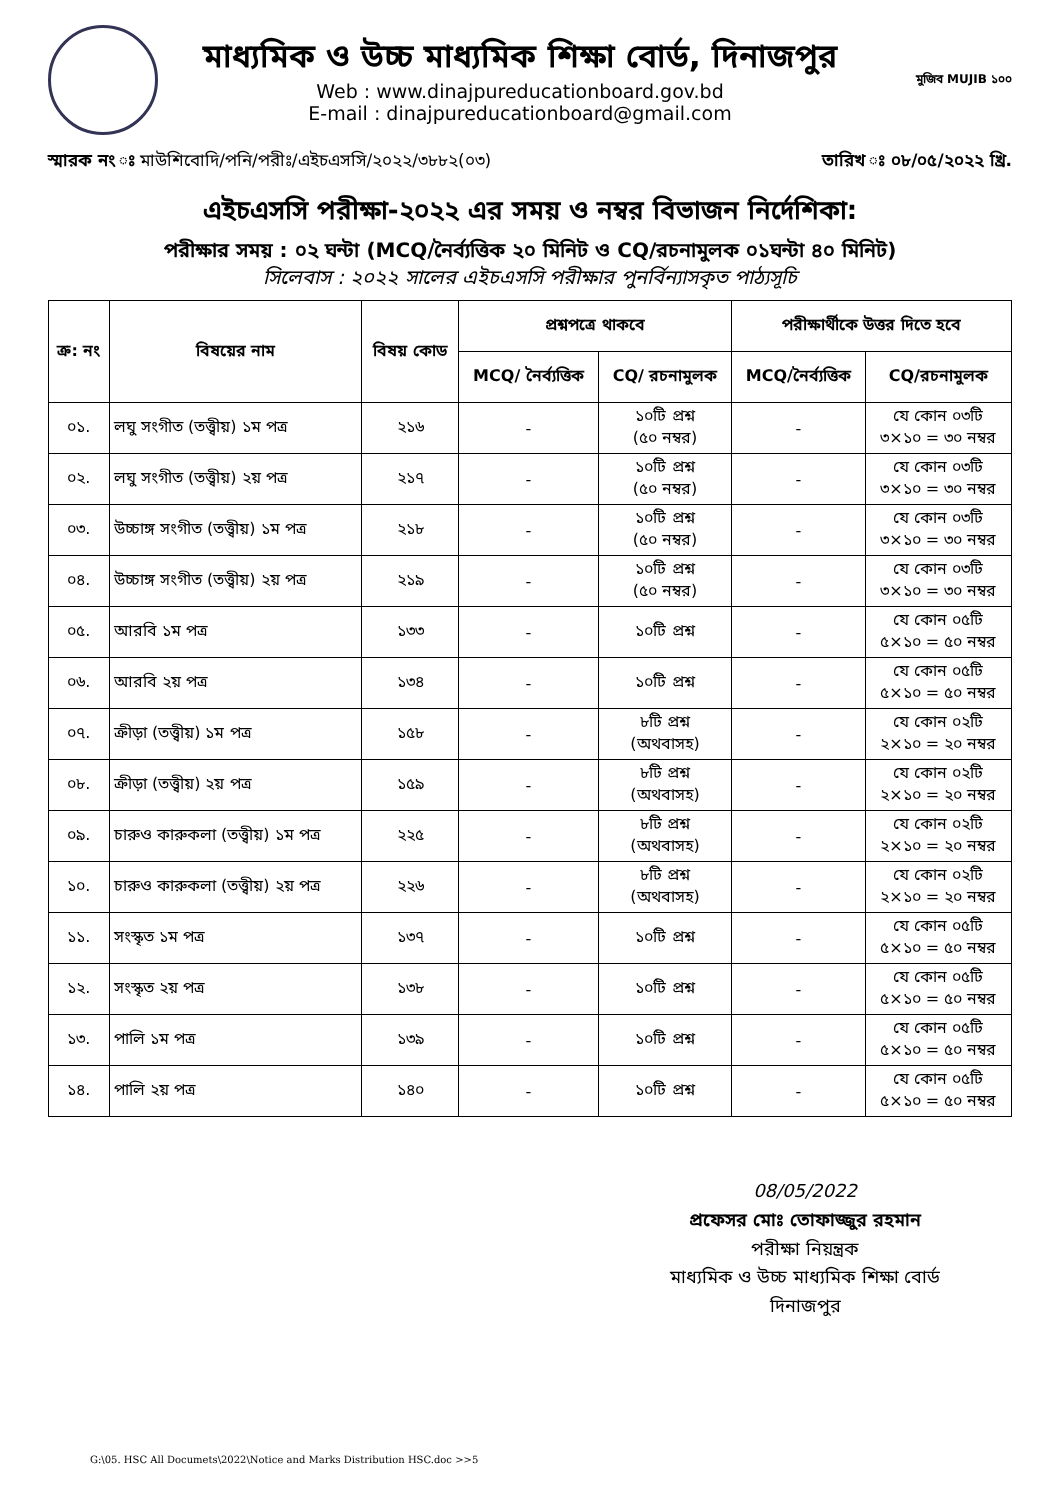মাধ্যমিক ও উচ্চ মাধ্যমিক শিক্ষা বোর্ড, দিনাজপুর
Web : www.dinajpureducationboard.gov.bd
E-mail : dinajpureducationboard@gmail.com
মুজিব MUJIB ১০০
স্মারক নং ঃ মাউশিবোদি/পনি/পরীঃ/এইচএসসি/২০২২/৩৮৮২(০৩) তারিখ ঃ ০৮/০৫/২০২২ খ্রি.
এইচএসসি পরীক্ষা-২০২২ এর সময় ও নম্বর বিভাজন নির্দেশিকা:
পরীক্ষার সময় : ০২ ঘন্টা (MCQ/নৈর্ব্যত্তিক ২০ মিনিট ও CQ/রচনামুলক ০১ঘন্টা ৪০ মিনিট)
সিলেবাস : ২০২২ সালের এইচএসসি পরীক্ষার পুনর্বিন্যাসকৃত পাঠ্যসূচি
| ক্র: নং | বিষয়ের নাম | বিষয় কোড | প্রশ্নপত্রে থাকবে | | পরীক্ষার্থীকে উত্তর দিতে হবে | |
| --- | --- | --- | --- | --- | --- | --- |
| | | | MCQ/ নৈর্ব্যত্তিক | CQ/ রচনামুলক | MCQ/নৈর্ব্যত্তিক | CQ/রচনামুলক |
| ০১. | লঘু সংগীত (তত্ত্বীয়) ১ম পত্র | ২১৬ | - | ১০টি প্রশ্ন (৫০ নম্বর) | - | যে কোন ০৩টি ৩×১০ = ৩০ নম্বর |
| ০২. | লঘু সংগীত (তত্ত্বীয়) ২য় পত্র | ২১৭ | - | ১০টি প্রশ্ন (৫০ নম্বর) | - | যে কোন ০৩টি ৩×১০ = ৩০ নম্বর |
| ০৩. | উচ্চাঙ্গ সংগীত (তত্ত্বীয়) ১ম পত্র | ২১৮ | - | ১০টি প্রশ্ন (৫০ নম্বর) | - | যে কোন ০৩টি ৩×১০ = ৩০ নম্বর |
| ০৪. | উচ্চাঙ্গ সংগীত (তত্ত্বীয়) ২য় পত্র | ২১৯ | - | ১০টি প্রশ্ন (৫০ নম্বর) | - | যে কোন ০৩টি ৩×১০ = ৩০ নম্বর |
| ০৫. | আরবি ১ম পত্র | ১৩৩ | - | ১০টি প্রশ্ন | - | যে কোন ০৫টি ৫×১০ = ৫০ নম্বর |
| ০৬. | আরবি ২য় পত্র | ১৩৪ | - | ১০টি প্রশ্ন | - | যে কোন ০৫টি ৫×১০ = ৫০ নম্বর |
| ০৭. | ক্রীড়া (তত্ত্বীয়) ১ম পত্র | ১৫৮ | - | ৮টি প্রশ্ন (অথবাসহ) | - | যে কোন ০২টি ২×১০ = ২০ নম্বর |
| ০৮. | ক্রীড়া (তত্ত্বীয়) ২য় পত্র | ১৫৯ | - | ৮টি প্রশ্ন (অথবাসহ) | - | যে কোন ০২টি ২×১০ = ২০ নম্বর |
| ০৯. | চারুও কারুকলা (তত্ত্বীয়) ১ম পত্র | ২২৫ | - | ৮টি প্রশ্ন (অথবাসহ) | - | যে কোন ০২টি ২×১০ = ২০ নম্বর |
| ১০. | চারুও কারুকলা (তত্ত্বীয়) ২য় পত্র | ২২৬ | - | ৮টি প্রশ্ন (অথবাসহ) | - | যে কোন ০২টি ২×১০ = ২০ নম্বর |
| ১১. | সংস্কৃত ১ম পত্র | ১৩৭ | - | ১০টি প্রশ্ন | - | যে কোন ০৫টি ৫×১০ = ৫০ নম্বর |
| ১২. | সংস্কৃত ২য় পত্র | ১৩৮ | - | ১০টি প্রশ্ন | - | যে কোন ০৫টি ৫×১০ = ৫০ নম্বর |
| ১৩. | পালি ১ম পত্র | ১৩৯ | - | ১০টি প্রশ্ন | - | যে কোন ০৫টি ৫×১০ = ৫০ নম্বর |
| ১৪. | পালি ২য় পত্র | ১৪০ | - | ১০টি প্রশ্ন | - | যে কোন ০৫টি ৫×১০ = ৫০ নম্বর |
08/05/2022
প্রফেসর মোঃ তোফাজ্জুর রহমান
পরীক্ষা নিয়ন্ত্রক
মাধ্যমিক ও উচ্চ মাধ্যমিক শিক্ষা বোর্ড
দিনাজপুর
G:\05. HSC All Documets\2022\Notice and Marks Distribution HSC.doc >>5